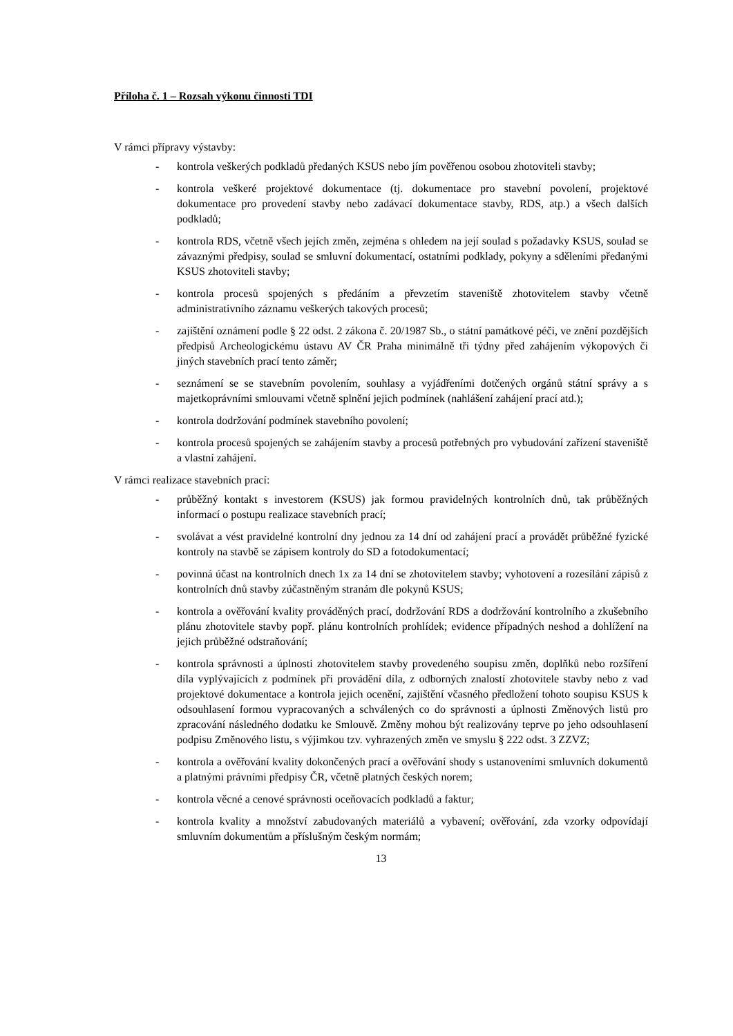Příloha č. 1 – Rozsah výkonu činnosti TDI
V rámci přípravy výstavby:
- kontrola veškerých podkladů předaných KSUS nebo jím pověřenou osobou zhotoviteli stavby;
- kontrola veškeré projektové dokumentace (tj. dokumentace pro stavební povolení, projektové dokumentace pro provedení stavby nebo zadávací dokumentace stavby, RDS, atp.) a všech dalších podkladů;
- kontrola RDS, včetně všech jejích změn, zejména s ohledem na její soulad s požadavky KSUS, soulad se závaznými předpisy, soulad se smluvní dokumentací, ostatními podklady, pokyny a sděleními předanými KSUS zhotoviteli stavby;
- kontrola procesů spojených s předáním a převzetím staveniště zhotovitelem stavby včetně administrativního záznamu veškerých takových procesů;
- zajištění oznámení podle § 22 odst. 2 zákona č. 20/1987 Sb., o státní památkové péči, ve znění pozdějších předpisů Archeologickému ústavu AV ČR Praha minimálně tři týdny před zahájením výkopových či jiných stavebních prací tento záměr;
- seznámení se se stavebním povolením, souhlasy a vyjádřeními dotčených orgánů státní správy a s majetkoprávními smlouvami včetně splnění jejich podmínek (nahlášení zahájení prací atd.);
- kontrola dodržování podmínek stavebního povolení;
- kontrola procesů spojených se zahájením stavby a procesů potřebných pro vybudování zařízení staveniště a vlastní zahájení.
V rámci realizace stavebních prací:
- průběžný kontakt s investorem (KSUS) jak formou pravidelných kontrolních dnů, tak průběžných informací o postupu realizace stavebních prací;
- svolávat a vést pravidelné kontrolní dny jednou za 14 dní od zahájení prací a provádět průběžné fyzické kontroly na stavbě se zápisem kontroly do SD a fotodokumentací;
- povinná účast na kontrolních dnech 1x za 14 dní se zhotovitelem stavby; vyhotovení a rozesílání zápisů z kontrolních dnů stavby zúčastněným stranám dle pokynů KSUS;
- kontrola a ověřování kvality prováděných prací, dodržování RDS a dodržování kontrolního a zkušebního plánu zhotovitele stavby popř. plánu kontrolních prohlídek; evidence případných neshod a dohlížení na jejich průběžné odstraňování;
- kontrola správnosti a úplnosti zhotovitelem stavby provedeného soupisu změn, doplňků nebo rozšíření díla vyplývajících z podmínek při provádění díla, z odborných znalostí zhotovitele stavby nebo z vad projektové dokumentace a kontrola jejich ocenění, zajištění včasného předložení tohoto soupisu KSUS k odsouhlasení formou vypracovaných a schválených co do správnosti a úplnosti Změnových listů pro zpracování následného dodatku ke Smlouvě. Změny mohou být realizovány teprve po jeho odsouhlasení podpisu Změnového listu, s výjimkou tzv. vyhrazených změn ve smyslu § 222 odst. 3 ZZVZ;
- kontrola a ověřování kvality dokončených prací a ověřování shody s ustanoveními smluvních dokumentů a platnými právními předpisy ČR, včetně platných českých norem;
- kontrola věcné a cenové správnosti oceňovacích podkladů a faktur;
- kontrola kvality a množství zabudovaných materiálů a vybavení; ověřování, zda vzorky odpovídají smluvním dokumentům a příslušným českým normám;
13